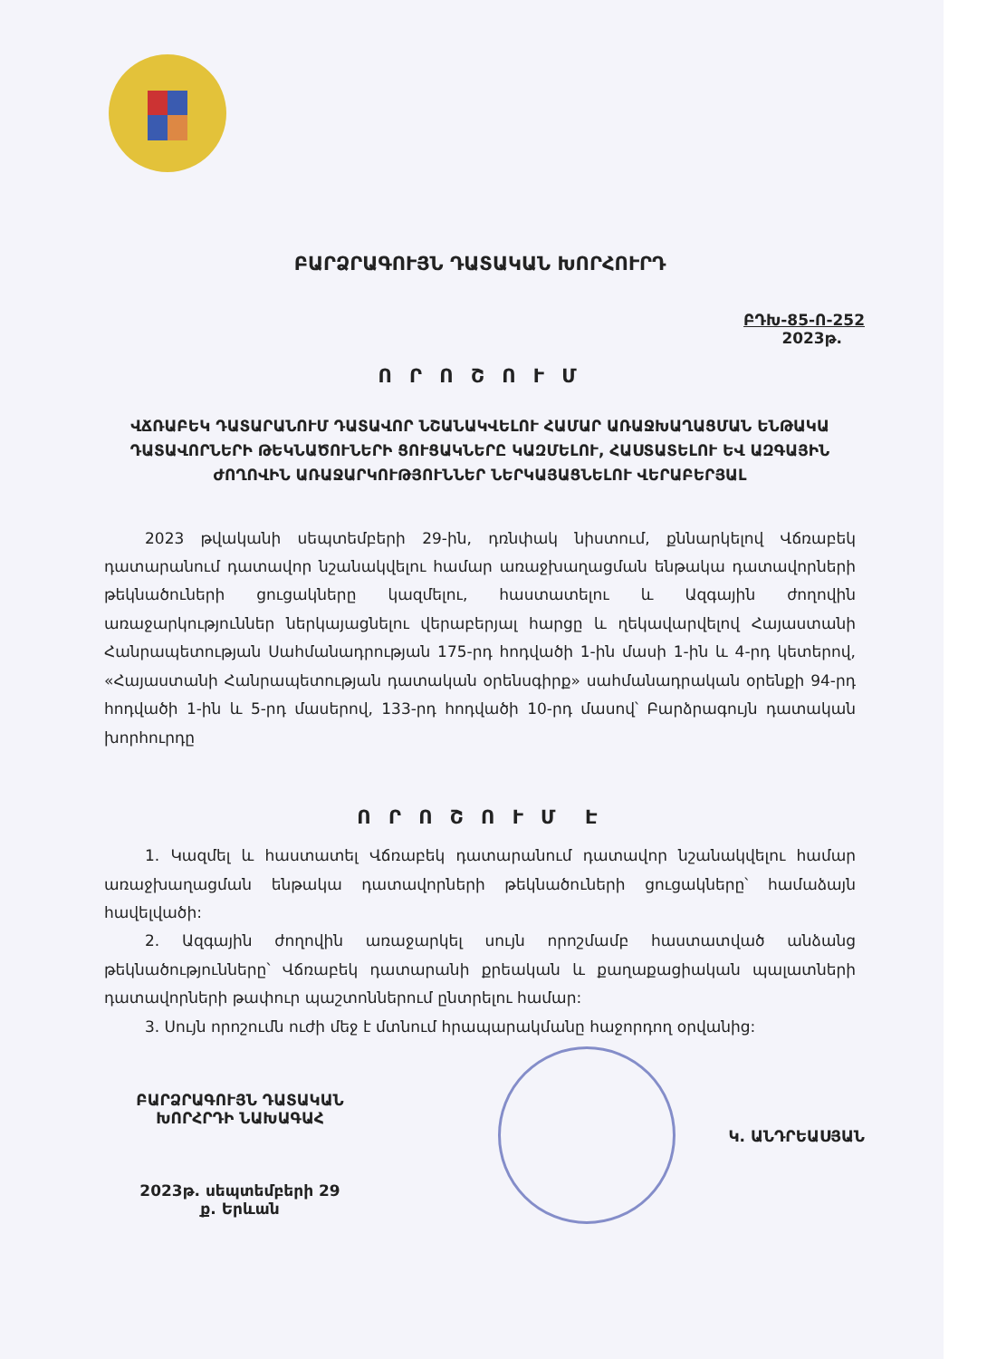ԲԱՐՁՐԱԳՈՒՅՆ ԴԱՏԱԿԱՆ ԽՈՐՀՈՒՐԴ
ԲԴԽ-85-Ո-252
2023թ.
Ո Ր Ո Շ Ո Ւ Մ
ՎՃՌԱԲԵԿ ԴԱՏԱՐԱՆՈՒՄ ԴԱՏԱՎՈՐ ՆՇԱՆԱԿՎԵԼՈՒ ՀԱՄԱՐ ԱՌԱՋԽԱՂԱՑՄԱՆ ԵՆԹԱԿԱ ԴԱՏԱՎՈՐՆԵՐԻ ԹԵԿՆԱԾՈՒՆԵՐԻ ՑՈՒՑԱԿՆԵՐԸ ԿԱԶՄԵԼՈՒ, ՀԱՍՏԱՏԵԼՈՒ ԵՎ ԱԶԳԱՅԻՆ ԺՈՂՈՎԻՆ ԱՌԱՋԱՐԿՈՒԹՅՈՒՆՆԵՐ ՆԵՐԿԱՅԱՑՆԵԼՈՒ ՎԵՐԱԲԵՐՅԱԼ
2023 թվականի սեպտեմբերի 29-ին, դռնփակ նիստում, քննարկելով Վճռաբեկ դատարանում դատավոր նշանակվելու համար առաջխաղացման ենթակա դատավորների թեկնածուների ցուցակները կազմելու, հաստատելու և Ազգային ժողովին առաջարկություններ ներկայացնելու վերաբերյալ հարցը և ղեկավարվելով Հայաստանի Հանրապետության Սահմանադրության 175-րդ հոդվածի 1-ին մասի 1-ին և 4-րդ կետերով, «Հայաստանի Հանրապետության դատական օրենսգիրք» սահմանադրական օրենքի 94-րդ հոդվածի 1-ին և 5-րդ մասերով, 133-րդ հոդվածի 10-րդ մասով՝ Բարձրագույն դատական խորհուրդը
Ո Ր Ո Շ Ո Ւ Մ Է
1. Կազմել և հաստատել Վճռաբեկ դատարանում դատավոր նշանակվելու համար առաջխաղացման ենթակա դատավորների թեկնածուների ցուցակները՝ համաձայն հավելվածի:
2. Ազգային ժողովին առաջարկել սույն որոշմամբ հաստատված անձանց թեկնածությունները՝ Վճռաբեկ դատարանի քրեական և քաղաքացիական պալատների դատավորների թափուր պաշտոններում ընտրելու համար:
3. Սույն որոշումն ուժի մեջ է մտնում հրապարակմանը հաջորդող օրվանից:
ԲԱՐՁՐԱԳՈՒՅՆ ԴԱՏԱԿԱՆ
ԽՈՐՀՐԴԻ ՆԱԽԱԳԱՀ
2023թ. սեպտեմբերի 29
ք. Երևան
Կ. ԱՆԴՐԵԱՍՅԱՆ